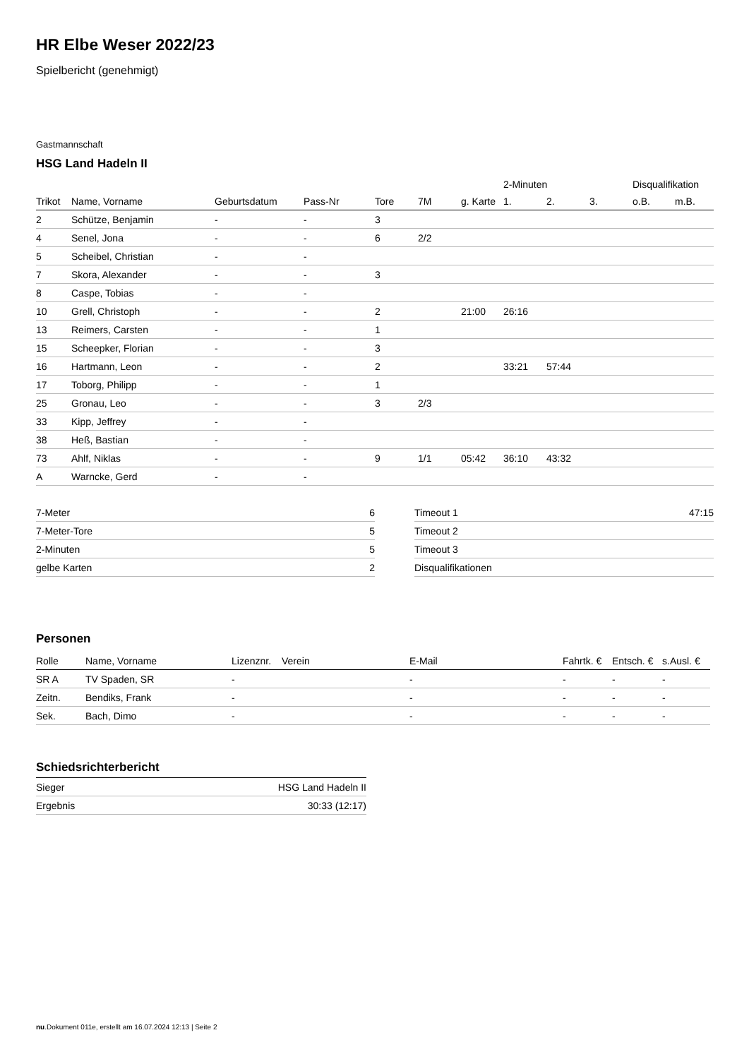HR Elbe Weser 2022/23
Spielbericht (genehmigt)
Gastmannschaft
HSG Land Hadeln II
| | | | | | | | 2-Minuten | | | Disqualifikation | |
| --- | --- | --- | --- | --- | --- | --- | --- | --- | --- | --- | --- |
| Trikot | Name, Vorname | Geburtsdatum | Pass-Nr | Tore | 7M | g. Karte | 1. | 2. | 3. | o.B. | m.B. |
| 2 | Schütze, Benjamin | - | - | 3 | | | | | | | |
| 4 | Senel, Jona | - | - | 6 | 2/2 | | | | | | |
| 5 | Scheibel, Christian | - | - | | | | | | | | |
| 7 | Skora, Alexander | - | - | 3 | | | | | | | |
| 8 | Caspe, Tobias | - | - | | | | | | | | |
| 10 | Grell, Christoph | - | - | 2 | | 21:00 | 26:16 | | | | |
| 13 | Reimers, Carsten | - | - | 1 | | | | | | | |
| 15 | Scheepker, Florian | - | - | 3 | | | | | | | |
| 16 | Hartmann, Leon | - | - | 2 | | | 33:21 | 57:44 | | | |
| 17 | Toborg, Philipp | - | - | 1 | | | | | | | |
| 25 | Gronau, Leo | - | - | 3 | 2/3 | | | | | | |
| 33 | Kipp, Jeffrey | - | - | | | | | | | | |
| 38 | Heß, Bastian | - | - | | | | | | | | |
| 73 | Ahlf, Niklas | - | - | 9 | 1/1 | 05:42 | 36:10 | 43:32 | | | |
| A | Warncke, Gerd | - | - | | | | | | | | |
| 7-Meter | 6 |
| 7-Meter-Tore | 5 |
| 2-Minuten | 5 |
| gelbe Karten | 2 |
| Timeout 1 | 47:15 |
| Timeout 2 | |
| Timeout 3 | |
| Disqualifikationen | |
Personen
| Rolle | Name, Vorname | Lizenznr. | Verein | E-Mail | Fahrtk. € | Entsch. € | s.Ausl. € |
| --- | --- | --- | --- | --- | --- | --- | --- |
| SR A | TV Spaden, SR | - | | - | - | - | - |
| Zeitn. | Bendiks, Frank | - | | - | - | - | - |
| Sek. | Bach, Dimo | - | | - | - | - | - |
Schiedsrichterbericht
| Sieger | HSG Land Hadeln II |
| Ergebnis | 30:33 (12:17) |
nu.Dokument 011e, erstellt am 16.07.2024 12:13 | Seite 2